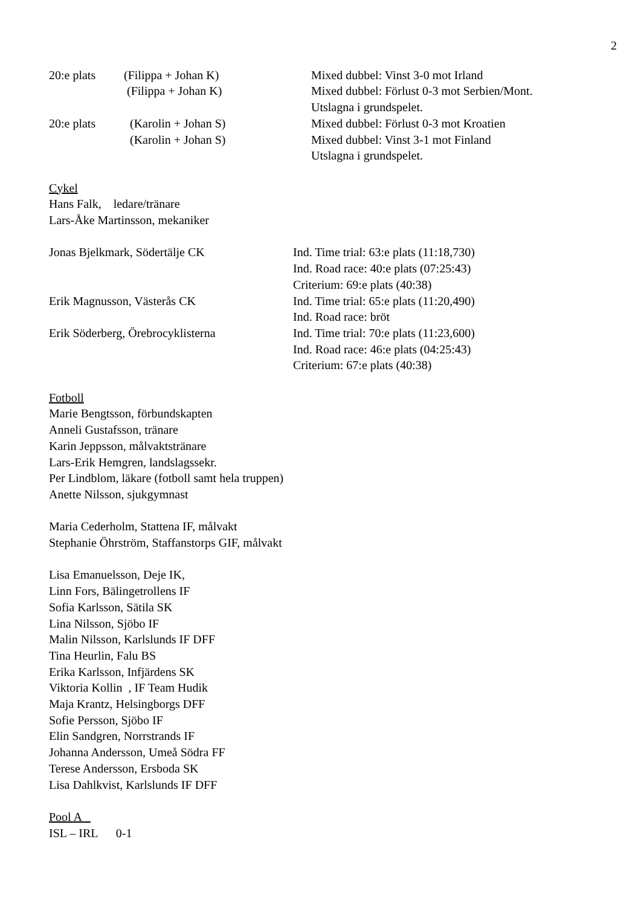2
20:e plats (Filippa + Johan K) Mixed dubbel: Vinst 3-0 mot Irland
(Filippa + Johan K) Mixed dubbel: Förlust 0-3 mot Serbien/Mont.
Utslagna i grundspelet.
20:e plats (Karolin + Johan S) Mixed dubbel: Förlust 0-3 mot Kroatien
(Karolin + Johan S) Mixed dubbel: Vinst 3-1 mot Finland
Utslagna i grundspelet.
Cykel
Hans Falk, ledare/tränare
Lars-Åke Martinsson, mekaniker
Jonas Bjelkmark, Södertälje CK Ind. Time trial: 63:e plats (11:18,730)
Ind. Road race: 40:e plats (07:25:43)
Criterium: 69:e plats (40:38)
Erik Magnusson, Västerås CK Ind. Time trial: 65:e plats (11:20,490)
Ind. Road race: bröt
Erik Söderberg, Örebrocyklisterna Ind. Time trial: 70:e plats (11:23,600)
Ind. Road race: 46:e plats (04:25:43)
Criterium: 67:e plats (40:38)
Fotboll
Marie Bengtsson, förbundskapten
Anneli Gustafsson, tränare
Karin Jeppsson, målvaktstränare
Lars-Erik Hemgren, landslagssekr.
Per Lindblom, läkare (fotboll samt hela truppen)
Anette Nilsson, sjukgymnast
Maria Cederholm, Stattena IF, målvakt
Stephanie Öhrström, Staffanstorps GIF, målvakt
Lisa Emanuelsson, Deje IK,
Linn Fors, Bälingetrollens IF
Sofia Karlsson, Sätila SK
Lina Nilsson, Sjöbo IF
Malin Nilsson, Karlslunds IF DFF
Tina Heurlin, Falu BS
Erika Karlsson, Infjärdens SK
Viktoria Kollin , IF Team Hudik
Maja Krantz, Helsingborgs DFF
Sofie Persson, Sjöbo IF
Elin Sandgren, Norrstrands IF
Johanna Andersson, Umeå Södra FF
Terese Andersson, Ersboda SK
Lisa Dahlkvist, Karlslunds IF DFF
Pool A
ISL – IRL 0-1